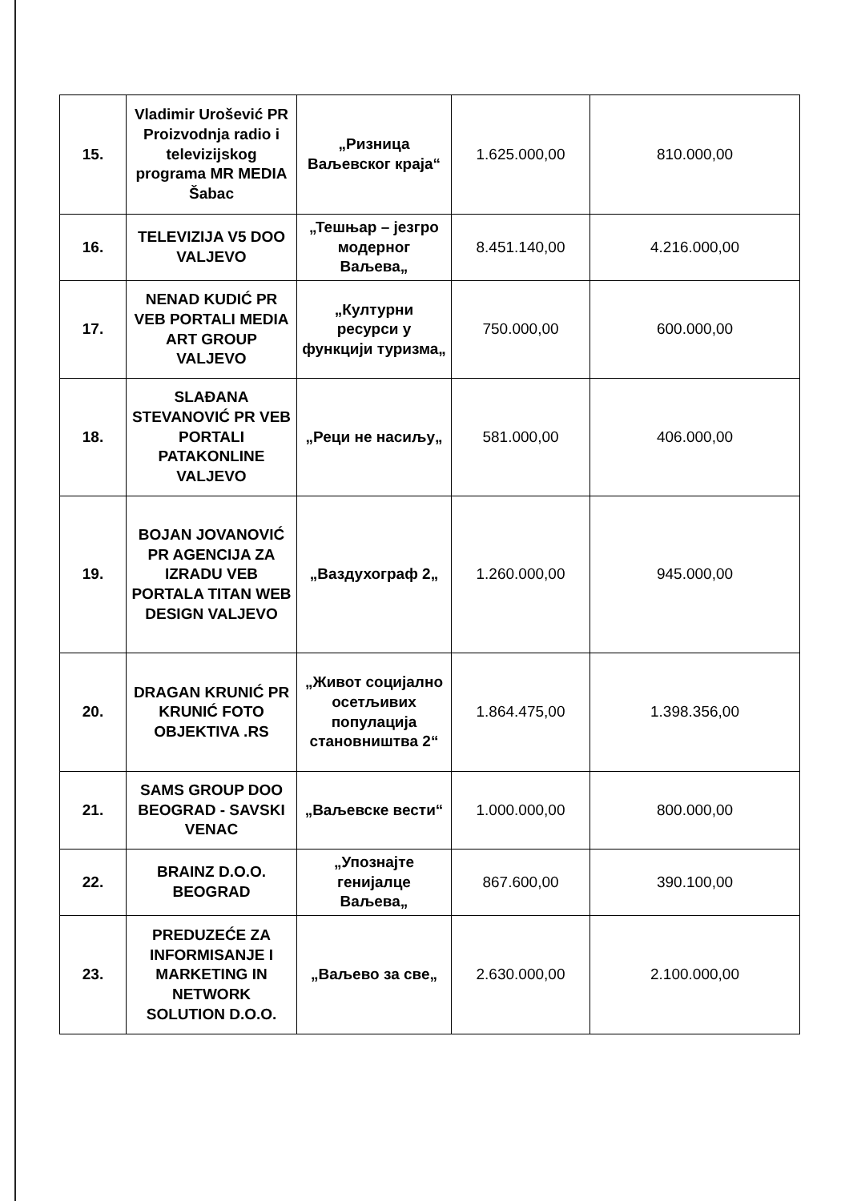| 15. | Vladimir Urošević PR Proizvodnja radio i televizijskog programa MR MEDIA Šabac | „Ризница Ваљевског краја“ | 1.625.000,00 | 810.000,00 |
| 16. | TELEVIZIJA V5 DOO VALJEVO | „Тешњар – језгро модерног Ваљева„ | 8.451.140,00 | 4.216.000,00 |
| 17. | NENAD KUDIĆ PR VEB PORTALI MEDIA ART GROUP VALJEVO | „Културни ресурси у функцији туризма„ | 750.000,00 | 600.000,00 |
| 18. | SLAĐANA STEVANOVIĆ PR VEB PORTALI PATAKONLINE VALJEVO | „Реци не насиљу„ | 581.000,00 | 406.000,00 |
| 19. | BOJAN JOVANOVIĆ PR AGENCIJA ZA IZRADU VEB PORTALA TITAN WEB DESIGN VALJEVO | „Ваздухограф 2„ | 1.260.000,00 | 945.000,00 |
| 20. | DRAGAN KRUNIĆ PR KRUNIĆ FOTO OBJEKTIVA .RS | „Живот социјално осетљивих популација становништва 2“ | 1.864.475,00 | 1.398.356,00 |
| 21. | SAMS GROUP DOO BEOGRAD - SAVSKI VENAC | „Ваљевске вести“ | 1.000.000,00 | 800.000,00 |
| 22. | BRAINZ D.O.O. BEOGRAD | „Упознајте генијалце Ваљева„ | 867.600,00 | 390.100,00 |
| 23. | PREDUZEĆE ZA INFORMISANJE I MARKETING IN NETWORK SOLUTION D.O.O. | „Ваљево за све„ | 2.630.000,00 | 2.100.000,00 |